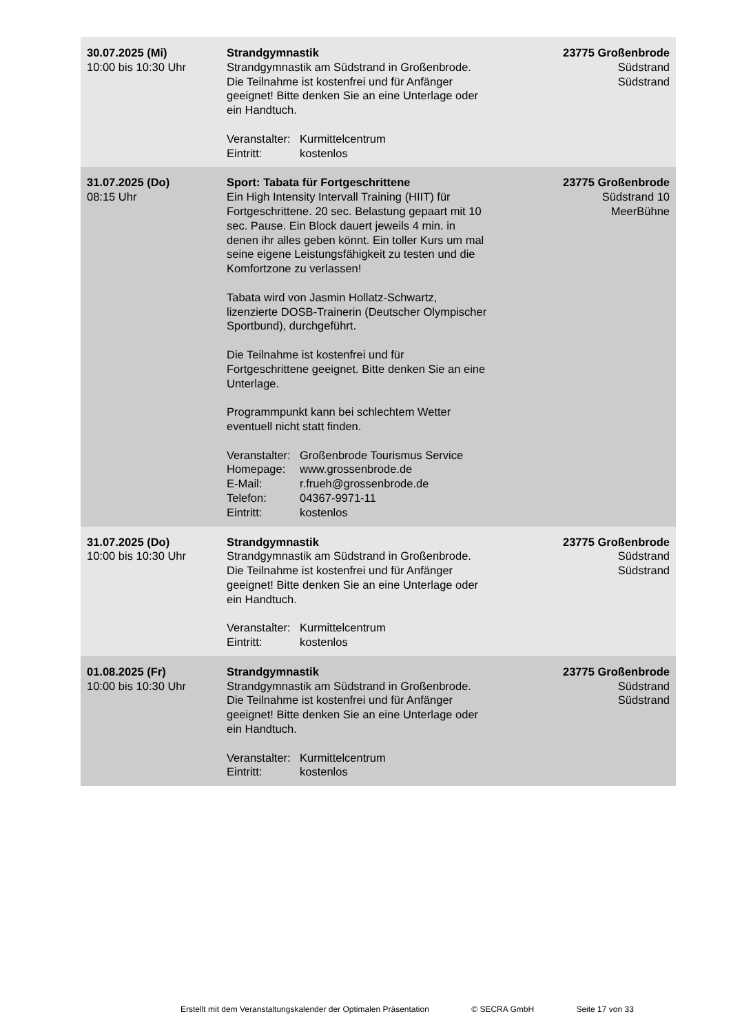| 30.07.2025 (Mi) 10:00 bis 10:30 Uhr | Strandgymnastik Strandgymnastik am Südstrand in Großenbrode. Die Teilnahme ist kostenfrei und für Anfänger geeignet! Bitte denken Sie an eine Unterlage oder ein Handtuch. Veranstalter: Kurmittelcentrum Eintritt: kostenlos | 23775 Großenbrode Südstrand Südstrand |
| 31.07.2025 (Do) 08:15 Uhr | Sport: Tabata für Fortgeschrittene Ein High Intensity Intervall Training (HIIT) für Fortgeschrittene. 20 sec. Belastung gepaart mit 10 sec. Pause. Ein Block dauert jeweils 4 min. in denen ihr alles geben könnt. Ein toller Kurs um mal seine eigene Leistungsfähigkeit zu testen und die Komfortzone zu verlassen! Tabata wird von Jasmin Hollatz-Schwartz, lizenzierte DOSB-Trainerin (Deutscher Olympischer Sportbund), durchgeführt. Die Teilnahme ist kostenfrei und für Fortgeschrittene geeignet. Bitte denken Sie an eine Unterlage. Programmpunkt kann bei schlechtem Wetter eventuell nicht statt finden. Veranstalter: Großenbrode Tourismus Service Homepage: www.grossenbrode.de E-Mail: r.frueh@grossenbrode.de Telefon: 04367-9971-11 Eintritt: kostenlos | 23775 Großenbrode Südstrand 10 MeerBühne |
| 31.07.2025 (Do) 10:00 bis 10:30 Uhr | Strandgymnastik Strandgymnastik am Südstrand in Großenbrode. Die Teilnahme ist kostenfrei und für Anfänger geeignet! Bitte denken Sie an eine Unterlage oder ein Handtuch. Veranstalter: Kurmittelcentrum Eintritt: kostenlos | 23775 Großenbrode Südstrand Südstrand |
| 01.08.2025 (Fr) 10:00 bis 10:30 Uhr | Strandgymnastik Strandgymnastik am Südstrand in Großenbrode. Die Teilnahme ist kostenfrei und für Anfänger geeignet! Bitte denken Sie an eine Unterlage oder ein Handtuch. Veranstalter: Kurmittelcentrum Eintritt: kostenlos | 23775 Großenbrode Südstrand Südstrand |
Erstellt mit dem Veranstaltungskalender der Optimalen Präsentation © SECRA GmbH Seite 17 von 33